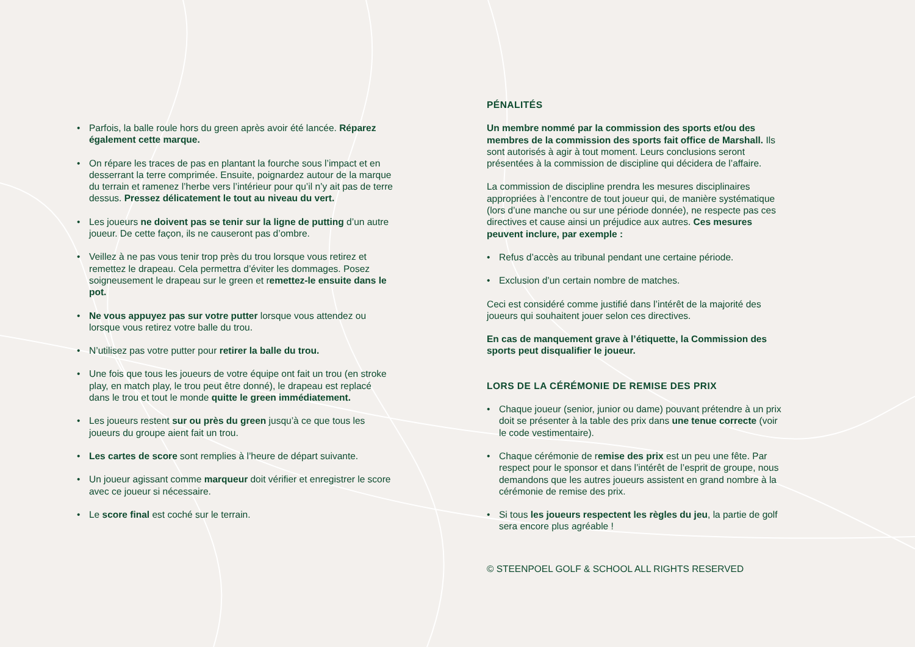• Parfois, la balle roule hors du green après avoir été lancée. Réparez également cette marque.
• On répare les traces de pas en plantant la fourche sous l’impact et en desserrant la terre comprimée. Ensuite, poignardez autour de la marque du terrain et ramenez l’herbe vers l’intérieur pour qu’il n’y ait pas de terre dessus. Pressez délicatement le tout au niveau du vert.
• Les joueurs ne doivent pas se tenir sur la ligne de putting d’un autre joueur. De cette façon, ils ne causeront pas d’ombre.
• Veillez à ne pas vous tenir trop près du trou lorsque vous retirez et remettez le drapeau. Cela permettra d’éviter les dommages. Posez soigneusement le drapeau sur le green et remettez-le ensuite dans le pot.
• Ne vous appuyez pas sur votre putter lorsque vous attendez ou lorsque vous retirez votre balle du trou.
• N’utilisez pas votre putter pour retirer la balle du trou.
• Une fois que tous les joueurs de votre équipe ont fait un trou (en stroke play, en match play, le trou peut être donné), le drapeau est replacé dans le trou et tout le monde quitte le green immédiatement.
• Les joueurs restent sur ou près du green jusqu’à ce que tous les joueurs du groupe aient fait un trou.
• Les cartes de score sont remplies à l’heure de départ suivante.
• Un joueur agissant comme marqueur doit vérifier et enregistrer le score avec ce joueur si nécessaire.
• Le score final est coché sur le terrain.
PÉNALITÉS
Un membre nommé par la commission des sports et/ou des membres de la commission des sports fait office de Marshall. Ils sont autorisés à agir à tout moment. Leurs conclusions seront présentées à la commission de discipline qui décidera de l’affaire.
La commission de discipline prendra les mesures disciplinaires appropriées à l’encontre de tout joueur qui, de manière systématique (lors d’une manche ou sur une période donnée), ne respecte pas ces directives et cause ainsi un préjudice aux autres. Ces mesures peuvent inclure, par exemple :
• Refus d’accès au tribunal pendant une certaine période.
• Exclusion d’un certain nombre de matches.
Ceci est considéré comme justifié dans l’intérêt de la majorité des joueurs qui souhaitent jouer selon ces directives.
En cas de manquement grave à l’étiquette, la Commission des sports peut disqualifier le joueur.
LORS DE LA CÉRÉMONIE DE REMISE DES PRIX
• Chaque joueur (senior, junior ou dame) pouvant prétendre à un prix doit se présenter à la table des prix dans une tenue correcte (voir le code vestimentaire).
• Chaque cérémonie de remise des prix est un peu une fête. Par respect pour le sponsor et dans l’intérêt de l’esprit de groupe, nous demandons que les autres joueurs assistent en grand nombre à la cérémonie de remise des prix.
• Si tous les joueurs respectent les règles du jeu, la partie de golf sera encore plus agréable !
© STEENPOEL GOLF & SCHOOL ALL RIGHTS RESERVED